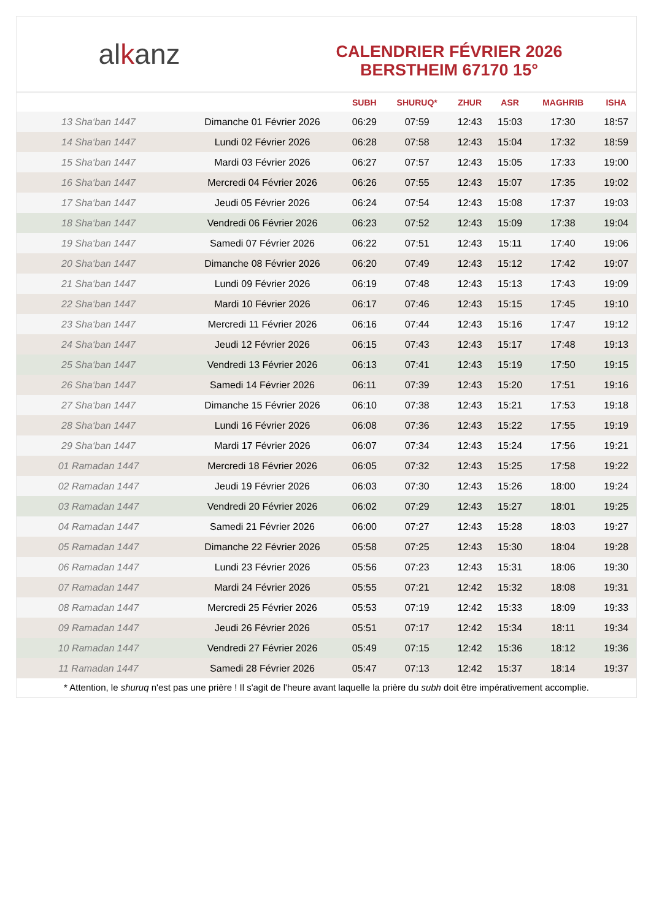al k anz
CALENDRIER FÉVRIER 2026
BERSTHEIM 67170 15°
| | | SUBH | SHURUQ* | ZHUR | ASR | MAGHRIB | ISHA |
| --- | --- | --- | --- | --- | --- | --- | --- |
| 13 Sha‘ban 1447 | Dimanche 01 Février 2026 | 06:29 | 07:59 | 12:43 | 15:03 | 17:30 | 18:57 |
| 14 Sha‘ban 1447 | Lundi 02 Février 2026 | 06:28 | 07:58 | 12:43 | 15:04 | 17:32 | 18:59 |
| 15 Sha‘ban 1447 | Mardi 03 Février 2026 | 06:27 | 07:57 | 12:43 | 15:05 | 17:33 | 19:00 |
| 16 Sha‘ban 1447 | Mercredi 04 Février 2026 | 06:26 | 07:55 | 12:43 | 15:07 | 17:35 | 19:02 |
| 17 Sha‘ban 1447 | Jeudi 05 Février 2026 | 06:24 | 07:54 | 12:43 | 15:08 | 17:37 | 19:03 |
| 18 Sha‘ban 1447 | Vendredi 06 Février 2026 | 06:23 | 07:52 | 12:43 | 15:09 | 17:38 | 19:04 |
| 19 Sha‘ban 1447 | Samedi 07 Février 2026 | 06:22 | 07:51 | 12:43 | 15:11 | 17:40 | 19:06 |
| 20 Sha‘ban 1447 | Dimanche 08 Février 2026 | 06:20 | 07:49 | 12:43 | 15:12 | 17:42 | 19:07 |
| 21 Sha‘ban 1447 | Lundi 09 Février 2026 | 06:19 | 07:48 | 12:43 | 15:13 | 17:43 | 19:09 |
| 22 Sha‘ban 1447 | Mardi 10 Février 2026 | 06:17 | 07:46 | 12:43 | 15:15 | 17:45 | 19:10 |
| 23 Sha‘ban 1447 | Mercredi 11 Février 2026 | 06:16 | 07:44 | 12:43 | 15:16 | 17:47 | 19:12 |
| 24 Sha‘ban 1447 | Jeudi 12 Février 2026 | 06:15 | 07:43 | 12:43 | 15:17 | 17:48 | 19:13 |
| 25 Sha‘ban 1447 | Vendredi 13 Février 2026 | 06:13 | 07:41 | 12:43 | 15:19 | 17:50 | 19:15 |
| 26 Sha‘ban 1447 | Samedi 14 Février 2026 | 06:11 | 07:39 | 12:43 | 15:20 | 17:51 | 19:16 |
| 27 Sha‘ban 1447 | Dimanche 15 Février 2026 | 06:10 | 07:38 | 12:43 | 15:21 | 17:53 | 19:18 |
| 28 Sha‘ban 1447 | Lundi 16 Février 2026 | 06:08 | 07:36 | 12:43 | 15:22 | 17:55 | 19:19 |
| 29 Sha‘ban 1447 | Mardi 17 Février 2026 | 06:07 | 07:34 | 12:43 | 15:24 | 17:56 | 19:21 |
| 01 Ramadan 1447 | Mercredi 18 Février 2026 | 06:05 | 07:32 | 12:43 | 15:25 | 17:58 | 19:22 |
| 02 Ramadan 1447 | Jeudi 19 Février 2026 | 06:03 | 07:30 | 12:43 | 15:26 | 18:00 | 19:24 |
| 03 Ramadan 1447 | Vendredi 20 Février 2026 | 06:02 | 07:29 | 12:43 | 15:27 | 18:01 | 19:25 |
| 04 Ramadan 1447 | Samedi 21 Février 2026 | 06:00 | 07:27 | 12:43 | 15:28 | 18:03 | 19:27 |
| 05 Ramadan 1447 | Dimanche 22 Février 2026 | 05:58 | 07:25 | 12:43 | 15:30 | 18:04 | 19:28 |
| 06 Ramadan 1447 | Lundi 23 Février 2026 | 05:56 | 07:23 | 12:43 | 15:31 | 18:06 | 19:30 |
| 07 Ramadan 1447 | Mardi 24 Février 2026 | 05:55 | 07:21 | 12:42 | 15:32 | 18:08 | 19:31 |
| 08 Ramadan 1447 | Mercredi 25 Février 2026 | 05:53 | 07:19 | 12:42 | 15:33 | 18:09 | 19:33 |
| 09 Ramadan 1447 | Jeudi 26 Février 2026 | 05:51 | 07:17 | 12:42 | 15:34 | 18:11 | 19:34 |
| 10 Ramadan 1447 | Vendredi 27 Février 2026 | 05:49 | 07:15 | 12:42 | 15:36 | 18:12 | 19:36 |
| 11 Ramadan 1447 | Samedi 28 Février 2026 | 05:47 | 07:13 | 12:42 | 15:37 | 18:14 | 19:37 |
* Attention, le shuruq n'est pas une prière ! Il s'agit de l'heure avant laquelle la prière du subh doit être impérativement accomplie.